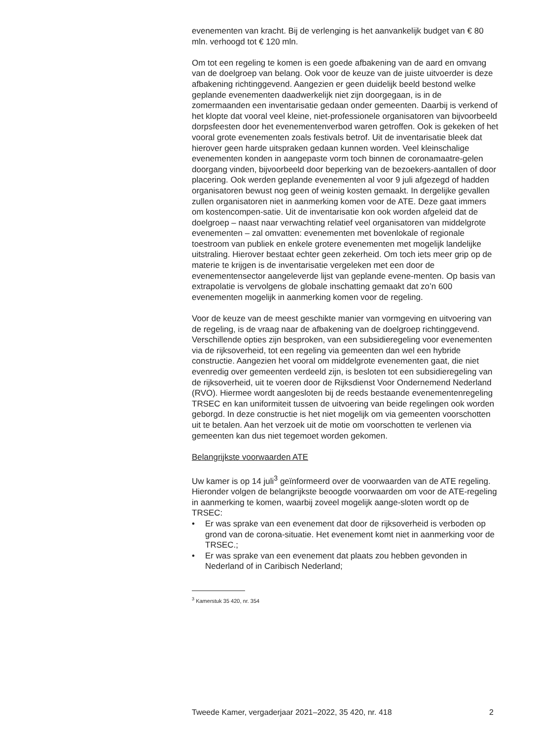evenementen van kracht. Bij de verlenging is het aanvankelijk budget van € 80 mln. verhoogd tot € 120 mln.
Om tot een regeling te komen is een goede afbakening van de aard en omvang van de doelgroep van belang. Ook voor de keuze van de juiste uitvoerder is deze afbakening richtinggevend. Aangezien er geen duidelijk beeld bestond welke geplande evenementen daadwerkelijk niet zijn doorgegaan, is in de zomermaanden een inventarisatie gedaan onder gemeenten. Daarbij is verkend of het klopte dat vooral veel kleine, niet-professionele organisatoren van bijvoorbeeld dorpsfeesten door het evenementenverbod waren getroffen. Ook is gekeken of het vooral grote evenementen zoals festivals betrof. Uit de inventarisatie bleek dat hierover geen harde uitspraken gedaan kunnen worden. Veel kleinschalige evenementen konden in aangepaste vorm toch binnen de coronamaatre-gelen doorgang vinden, bijvoorbeeld door beperking van de bezoekers-aantallen of door placering. Ook werden geplande evenementen al voor 9 juli afgezegd of hadden organisatoren bewust nog geen of weinig kosten gemaakt. In dergelijke gevallen zullen organisatoren niet in aanmerking komen voor de ATE. Deze gaat immers om kostencompen-satie. Uit de inventarisatie kon ook worden afgeleid dat de doelgroep – naast naar verwachting relatief veel organisatoren van middelgrote evenementen – zal omvatten: evenementen met bovenlokale of regionale toestroom van publiek en enkele grotere evenementen met mogelijk landelijke uitstraling. Hierover bestaat echter geen zekerheid. Om toch iets meer grip op de materie te krijgen is de inventarisatie vergeleken met een door de evenementensector aangeleverde lijst van geplande evene-menten. Op basis van extrapolatie is vervolgens de globale inschatting gemaakt dat zo’n 600 evenementen mogelijk in aanmerking komen voor de regeling.
Voor de keuze van de meest geschikte manier van vormgeving en uitvoering van de regeling, is de vraag naar de afbakening van de doelgroep richtinggevend. Verschillende opties zijn besproken, van een subsidieregeling voor evenementen via de rijksoverheid, tot een regeling via gemeenten dan wel een hybride constructie. Aangezien het vooral om middelgrote evenementen gaat, die niet evenredig over gemeenten verdeeld zijn, is besloten tot een subsidieregeling van de rijksoverheid, uit te voeren door de Rijksdienst Voor Ondernemend Nederland (RVO). Hiermee wordt aangesloten bij de reeds bestaande evenementenregeling TRSEC en kan uniformiteit tussen de uitvoering van beide regelingen ook worden geborgd. In deze constructie is het niet mogelijk om via gemeenten voorschotten uit te betalen. Aan het verzoek uit de motie om voorschotten te verlenen via gemeenten kan dus niet tegemoet worden gekomen.
Belangrijkste voorwaarden ATE
Uw kamer is op 14 juli<sup>3</sup> geïnformeerd over de voorwaarden van de ATE regeling.
Hieronder volgen de belangrijkste beoogde voorwaarden om voor de ATE-regeling in aanmerking te komen, waarbij zoveel mogelijk aange-sloten wordt op de TRSEC:
• Er was sprake van een evenement dat door de rijksoverheid is verboden op grond van de corona-situatie. Het evenement komt niet in aanmerking voor de TRSEC.;
• Er was sprake van een evenement dat plaats zou hebben gevonden in Nederland of in Caribisch Nederland;
<sup>3</sup> Kamerstuk 35 420, nr. 354
Tweede Kamer, vergaderjaar 2021–2022, 35 420, nr. 418 2